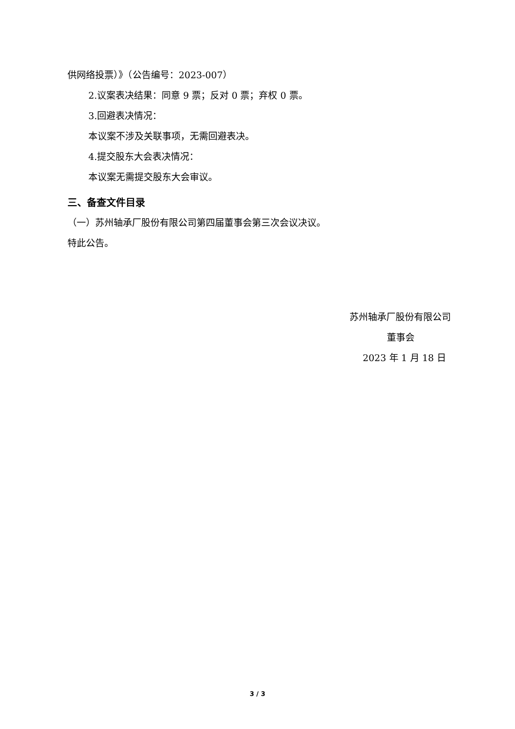供网络投票）》（公告编号：2023-007）
2.议案表决结果：同意 9 票；反对 0 票；弃权 0 票。
3.回避表决情况：
本议案不涉及关联事项，无需回避表决。
4.提交股东大会表决情况：
本议案无需提交股东大会审议。
三、备查文件目录
（一）苏州轴承厂股份有限公司第四届董事会第三次会议决议。
特此公告。
苏州轴承厂股份有限公司
董事会
2023 年 1 月 18 日
3 / 3